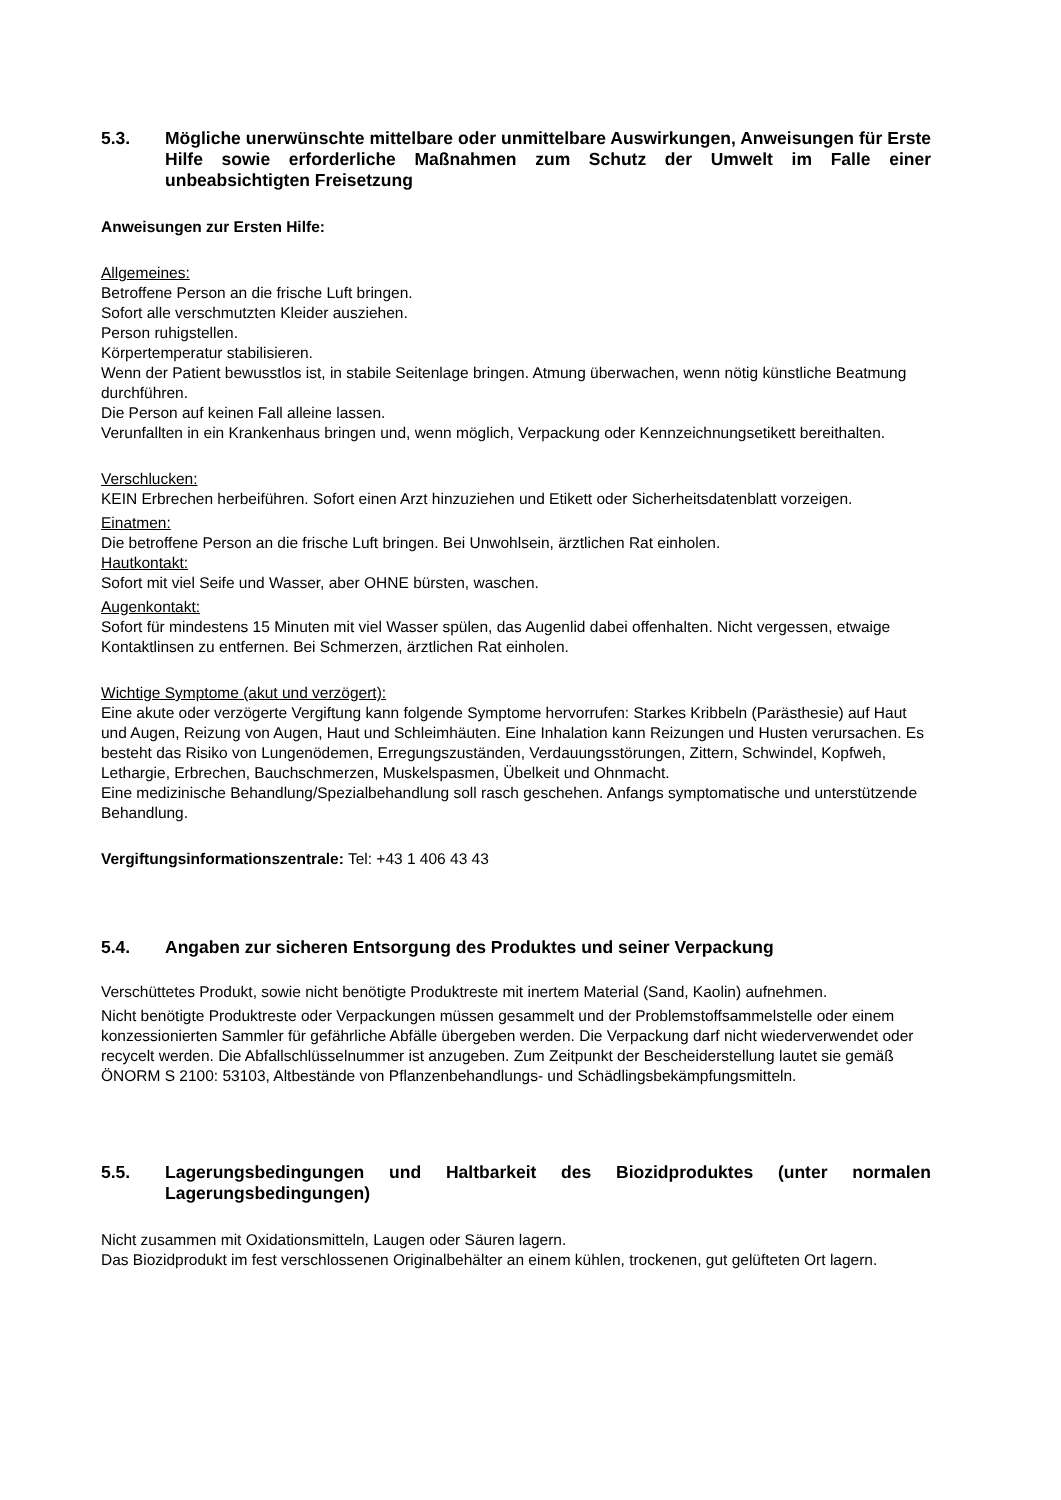5.3. Mögliche unerwünschte mittelbare oder unmittelbare Auswirkungen, Anweisungen für Erste Hilfe sowie erforderliche Maßnahmen zum Schutz der Umwelt im Falle einer unbeabsichtigten Freisetzung
Anweisungen zur Ersten Hilfe:
Allgemeines:
Betroffene Person an die frische Luft bringen.
Sofort alle verschmutzten Kleider ausziehen.
Person ruhigstellen.
Körpertemperatur stabilisieren.
Wenn der Patient bewusstlos ist, in stabile Seitenlage bringen. Atmung überwachen, wenn nötig künstliche Beatmung durchführen.
Die Person auf keinen Fall alleine lassen.
Verunfallten in ein Krankenhaus bringen und, wenn möglich, Verpackung oder Kennzeichnungsetikett bereithalten.
Verschlucken:
KEIN Erbrechen herbeiführen. Sofort einen Arzt hinzuziehen und Etikett oder Sicherheitsdatenblatt vorzeigen.
Einatmen:
Die betroffene Person an die frische Luft bringen. Bei Unwohlsein, ärztlichen Rat einholen.
Hautkontakt:
Sofort mit viel Seife und Wasser, aber OHNE bürsten, waschen.
Augenkontakt:
Sofort für mindestens 15 Minuten mit viel Wasser spülen, das Augenlid dabei offenhalten. Nicht vergessen, etwaige Kontaktlinsen zu entfernen. Bei Schmerzen, ärztlichen Rat einholen.
Wichtige Symptome (akut und verzögert):
Eine akute oder verzögerte Vergiftung kann folgende Symptome hervorrufen: Starkes Kribbeln (Parästhesie) auf Haut und Augen, Reizung von Augen, Haut und Schleimhäuten. Eine Inhalation kann Reizungen und Husten verursachen. Es besteht das Risiko von Lungenödemen, Erregungszuständen, Verdauungsstörungen, Zittern, Schwindel, Kopfweh, Lethargie, Erbrechen, Bauchschmerzen, Muskelspasmen, Übelkeit und Ohnmacht.
Eine medizinische Behandlung/Spezialbehandlung soll rasch geschehen. Anfangs symptomatische und unterstützende Behandlung.
Vergiftungsinformationszentrale: Tel: +43 1 406 43 43
5.4. Angaben zur sicheren Entsorgung des Produktes und seiner Verpackung
Verschüttetes Produkt, sowie nicht benötigte Produktreste mit inertem Material (Sand, Kaolin) aufnehmen.
Nicht benötigte Produktreste oder Verpackungen müssen gesammelt und der Problemstoffsammelstelle oder einem konzessionierten Sammler für gefährliche Abfälle übergeben werden. Die Verpackung darf nicht wiederverwendet oder recycelt werden. Die Abfallschlüsselnummer ist anzugeben. Zum Zeitpunkt der Bescheiderstellung lautet sie gemäß ÖNORM S 2100: 53103, Altbestände von Pflanzenbehandlungs- und Schädlingsbekämpfungsmitteln.
5.5. Lagerungsbedingungen und Haltbarkeit des Biozidproduktes (unter normalen Lagerungsbedingungen)
Nicht zusammen mit Oxidationsmitteln, Laugen oder Säuren lagern.
Das Biozidprodukt im fest verschlossenen Originalbehälter an einem kühlen, trockenen, gut gelüfteten Ort lagern.